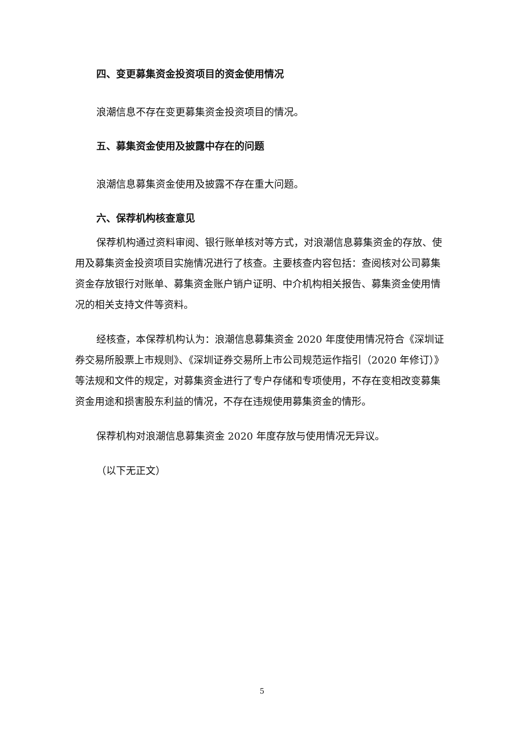四、变更募集资金投资项目的资金使用情况
浪潮信息不存在变更募集资金投资项目的情况。
五、募集资金使用及披露中存在的问题
浪潮信息募集资金使用及披露不存在重大问题。
六、保荐机构核查意见
保荐机构通过资料审阅、银行账单核对等方式，对浪潮信息募集资金的存放、使用及募集资金投资项目实施情况进行了核查。主要核查内容包括：查阅核对公司募集资金存放银行对账单、募集资金账户销户证明、中介机构相关报告、募集资金使用情况的相关支持文件等资料。
经核查，本保荐机构认为：浪潮信息募集资金 2020 年度使用情况符合《深圳证券交易所股票上市规则》、《深圳证券交易所上市公司规范运作指引（2020 年修订）》等法规和文件的规定，对募集资金进行了专户存储和专项使用，不存在变相改变募集资金用途和损害股东利益的情况，不存在违规使用募集资金的情形。
保荐机构对浪潮信息募集资金 2020 年度存放与使用情况无异议。
（以下无正文）
5